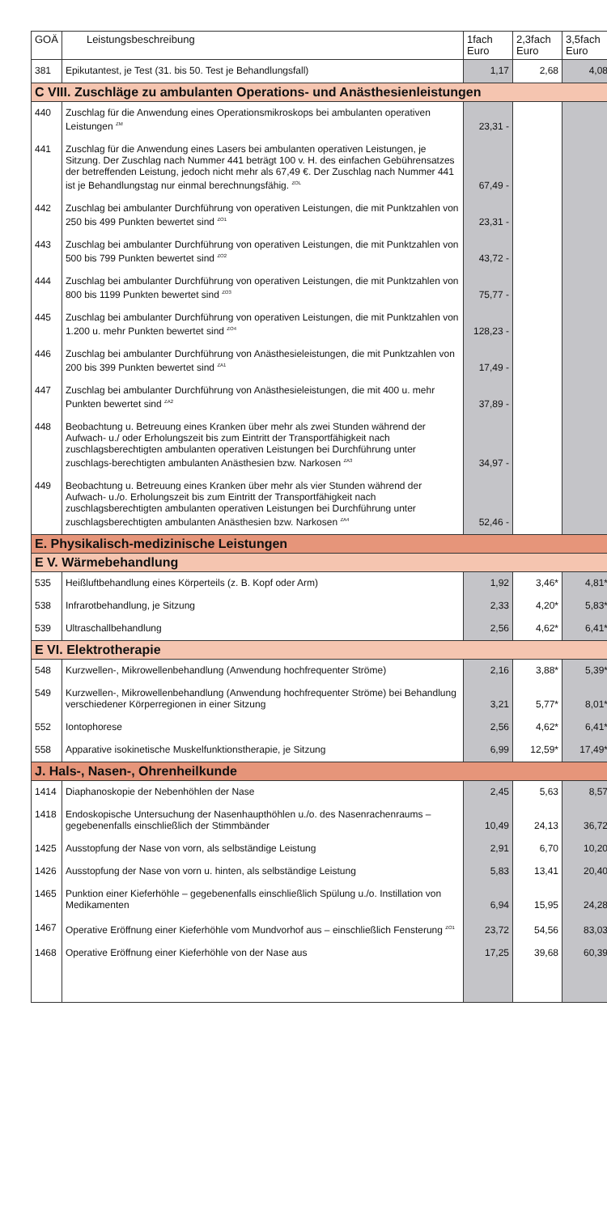| GOÄ | Leistungsbeschreibung | 1fach Euro | 2,3fach Euro | 3,5fach Euro |
| --- | --- | --- | --- | --- |
| 381 | Epikutantest, je Test (31. bis 50. Test je Behandlungsfall) | 1,17 | 2,68 | 4,08 |
| C VIII. Zuschläge zu ambulanten Operations- und Anästhesienleistungen | | | | |
| 440 | Zuschlag für die Anwendung eines Operationsmikroskops bei ambulanten operativen Leistungen <sup>ZM</sup> | 23,31 - | | |
| 441 | Zuschlag für die Anwendung eines Lasers bei ambulanten operativen Leistungen, je Sitzung. Der Zuschlag nach Nummer 441 beträgt 100 v. H. des einfachen Gebührensatzes der betreffenden Leistung, jedoch nicht mehr als 67,49 €. Der Zuschlag nach Nummer 441 ist je Behandlungstag nur einmal berechnungsfähig. <sup>ZOL</sup> | 67,49 - | | |
| 442 | Zuschlag bei ambulanter Durchführung von operativen Leistungen, die mit Punktzahlen von 250 bis 499 Punkten bewertet sind <sup>ZO1</sup> | 23,31 - | | |
| 443 | Zuschlag bei ambulanter Durchführung von operativen Leistungen, die mit Punktzahlen von 500 bis 799 Punkten bewertet sind <sup>ZO2</sup> | 43,72 - | | |
| 444 | Zuschlag bei ambulanter Durchführung von operativen Leistungen, die mit Punktzahlen von 800 bis 1199 Punkten bewertet sind <sup>ZO3</sup> | 75,77 - | | |
| 445 | Zuschlag bei ambulanter Durchführung von operativen Leistungen, die mit Punktzahlen von 1.200 u. mehr Punkten bewertet sind <sup>ZO4</sup> | 128,23 - | | |
| 446 | Zuschlag bei ambulanter Durchführung von Anästhesieleistungen, die mit Punktzahlen von 200 bis 399 Punkten bewertet sind <sup>ZA1</sup> | 17,49 - | | |
| 447 | Zuschlag bei ambulanter Durchführung von Anästhesieleistungen, die mit 400 u. mehr Punkten bewertet sind <sup>ZA2</sup> | 37,89 - | | |
| 448 | Beobachtung u. Betreuung eines Kranken über mehr als zwei Stunden während der Aufwach- u./ oder Erholungszeit bis zum Eintritt der Transportfähigkeit nach zuschlagsberechtigten ambulanten operativen Leistungen bei Durchführung unter zuschlags-berechtigten ambulanten Anästhesien bzw. Narkosen <sup>ZA3</sup> | 34,97 - | | |
| 449 | Beobachtung u. Betreuung eines Kranken über mehr als vier Stunden während der Aufwach- u./o. Erholungszeit bis zum Eintritt der Transportfähigkeit nach zuschlagsberechtigten ambulanten operativen Leistungen bei Durchführung unter zuschlagsberechtigten ambulanten Anästhesien bzw. Narkosen <sup>ZA4</sup> | 52,46 - | | |
| E. Physikalisch-medizinische Leistungen | | | | |
| E V. Wärmebehandlung | | | | |
| 535 | Heißluftbehandlung eines Körperteils (z. B. Kopf oder Arm) | 1,92 | 3,46* | 4,81* |
| 538 | Infrarotbehandlung, je Sitzung | 2,33 | 4,20* | 5,83* |
| 539 | Ultraschallbehandlung | 2,56 | 4,62* | 6,41* |
| E VI. Elektrotherapie | | | | |
| 548 | Kurzwellen-, Mikrowellenbehandlung (Anwendung hochfrequenter Ströme) | 2,16 | 3,88* | 5,39* |
| 549 | Kurzwellen-, Mikrowellenbehandlung (Anwendung hochfrequenter Ströme) bei Behandlung verschiedener Körperregionen in einer Sitzung | 3,21 | 5,77* | 8,01* |
| 552 | Iontophorese | 2,56 | 4,62* | 6,41* |
| 558 | Apparative isokinetische Muskelfunktionstherapie, je Sitzung | 6,99 | 12,59* | 17,49* |
| J. Hals-, Nasen-, Ohrenheilkunde | | | | |
| 1414 | Diaphanoskopie der Nebenhöhlen der Nase | 2,45 | 5,63 | 8,57 |
| 1418 | Endoskopische Untersuchung der Nasenhaupthöhlen u./o. des Nasenrachenraums – gegebenenfalls einschließlich der Stimmbänder | 10,49 | 24,13 | 36,72 |
| 1425 | Ausstopfung der Nase von vorn, als selbständige Leistung | 2,91 | 6,70 | 10,20 |
| 1426 | Ausstopfung der Nase von vorn u. hinten, als selbständige Leistung | 5,83 | 13,41 | 20,40 |
| 1465 | Punktion einer Kieferhöhle – gegebenenfalls einschließlich Spülung u./o. Instillation von Medikamenten | 6,94 | 15,95 | 24,28 |
| 1467 | Operative Eröffnung einer Kieferhöhle vom Mundvorhof aus – einschließlich Fensterung <sup>ZO1</sup> | 23,72 | 54,56 | 83,03 |
| 1468 | Operative Eröffnung einer Kieferhöhle von der Nase aus | 17,25 | 39,68 | 60,39 |